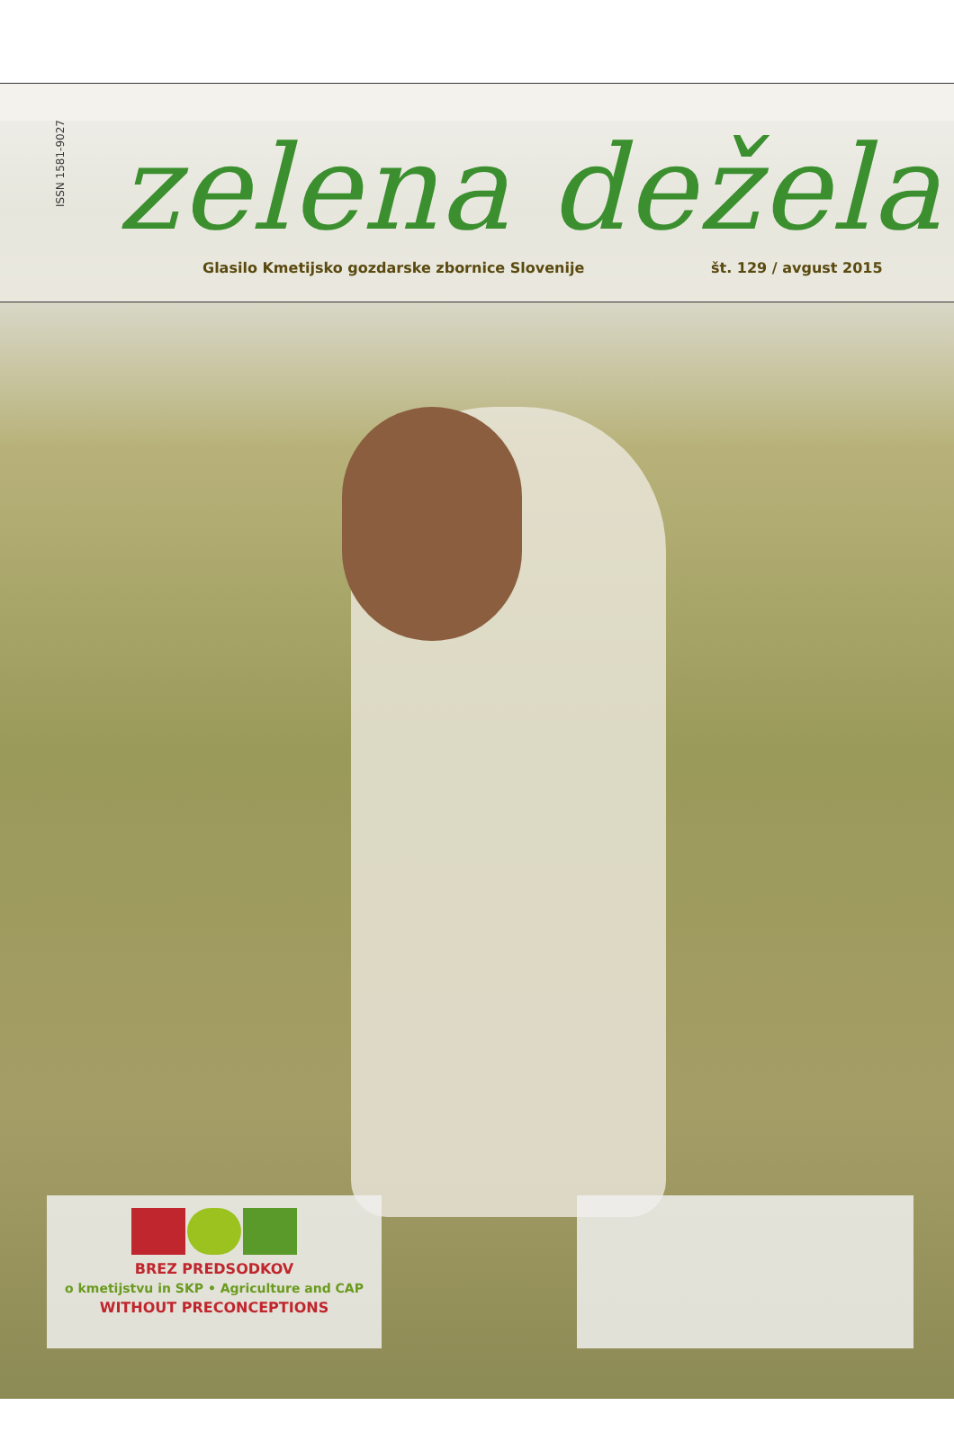ISSN 1581-9027
zelena dežela
Glasilo Kmetijsko gozdarske zbornice Slovenije
št. 129 / avgust 2015
BREZ PREDSODKOV
o kmetijstvu in SKP • Agriculture and CAP
WITHOUT PRECONCEPTIONS